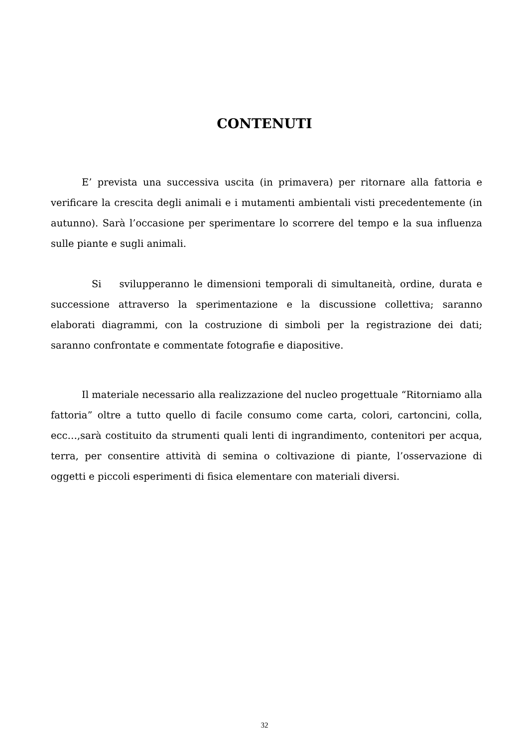CONTENUTI
E’ prevista una successiva uscita (in primavera) per ritornare alla fattoria e verificare la crescita degli animali e i mutamenti ambientali visti precedentemente (in autunno). Sarà l’occasione per sperimentare lo scorrere del tempo e la sua influenza sulle piante e sugli animali.
Si svilupperanno le dimensioni temporali di simultaneità, ordine, durata e successione attraverso la sperimentazione e la discussione collettiva; saranno elaborati diagrammi, con la costruzione di simboli per la registrazione dei dati; saranno confrontate e commentate fotografie e diapositive.
Il materiale necessario alla realizzazione del nucleo progettuale “Ritorniamo alla fattoria” oltre a tutto quello di facile consumo come carta, colori, cartoncini, colla, ecc…,sarà costituito da strumenti quali lenti di ingrandimento, contenitori per acqua, terra, per consentire attività di semina o coltivazione di piante, l’osservazione di oggetti e piccoli esperimenti di fisica elementare con materiali diversi.
32